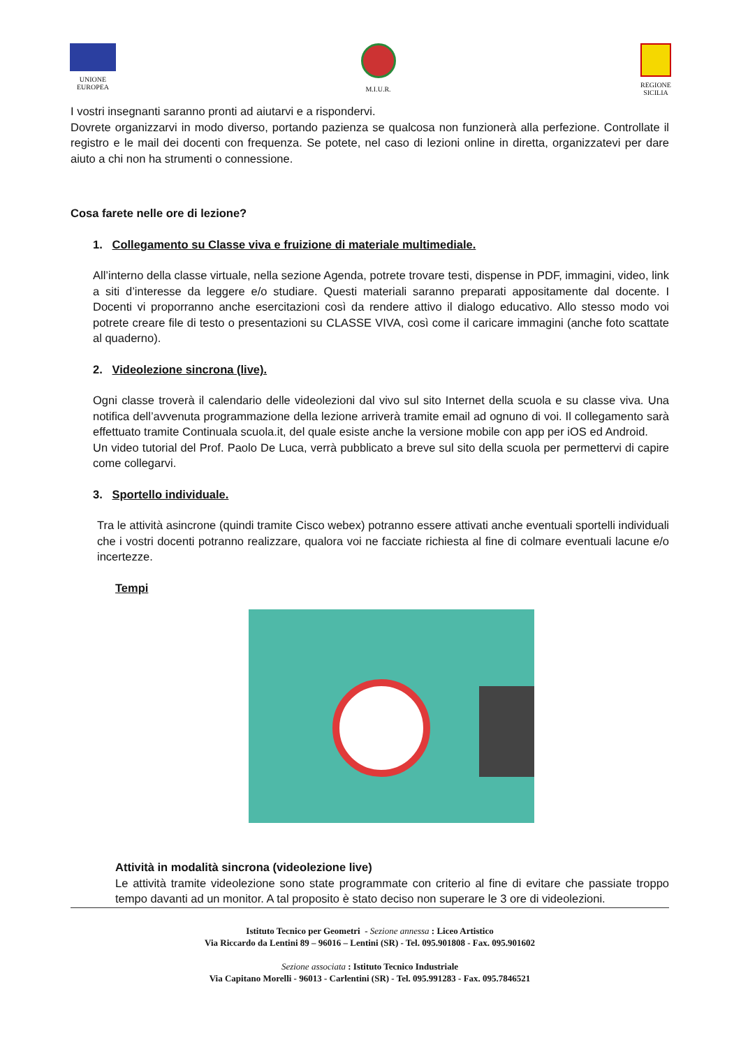UNIONE
EUROPEA
M.I.U.R. REGIONE
SICILIA
I vostri insegnanti saranno pronti ad aiutarvi e a rispondervi.
Dovrete organizzarvi in modo diverso, portando pazienza se qualcosa non funzionerà alla perfezione. Controllate il registro e le mail dei docenti con frequenza. Se potete, nel caso di lezioni online in diretta, organizzatevi per dare aiuto a chi non ha strumenti o connessione.
Cosa farete nelle ore di lezione?
1. Collegamento su Classe viva e fruizione di materiale multimediale.
All’interno della classe virtuale, nella sezione Agenda, potrete trovare testi, dispense in PDF, immagini, video, link a siti d’interesse da leggere e/o studiare. Questi materiali saranno preparati appositamente dal docente. I Docenti vi proporranno anche esercitazioni così da rendere attivo il dialogo educativo. Allo stesso modo voi potrete creare file di testo o presentazioni su CLASSE VIVA, così come il caricare immagini (anche foto scattate al quaderno).
2. Videolezione sincrona (live).
Ogni classe troverà il calendario delle videolezioni dal vivo sul sito Internet della scuola e su classe viva. Una notifica dell’avvenuta programmazione della lezione arriverà tramite email ad ognuno di voi. Il collegamento sarà effettuato tramite Continuala scuola.it, del quale esiste anche la versione mobile con app per iOS ed Android.
Un video tutorial del Prof. Paolo De Luca, verrà pubblicato a breve sul sito della scuola per permettervi di capire come collegarvi.
3. Sportello individuale.
Tra le attività asincrone (quindi tramite Cisco webex) potranno essere attivati anche eventuali sportelli individuali che i vostri docenti potranno realizzare, qualora voi ne facciate richiesta al fine di colmare eventuali lacune e/o incertezze.
Tempi
Attività in modalità sincrona (videolezione live)
Le attività tramite videolezione sono state programmate con criterio al fine di evitare che passiate troppo tempo davanti ad un monitor. A tal proposito è stato deciso non superare le 3 ore di videolezioni.
Istituto Tecnico per Geometri - Sezione annessa : Liceo Artistico
Via Riccardo da Lentini 89 – 96016 – Lentini (SR) - Tel. 095.901808 - Fax. 095.901602
Sezione associata : Istituto Tecnico Industriale
Via Capitano Morelli - 96013 - Carlentini (SR) - Tel. 095.991283 - Fax. 095.7846521